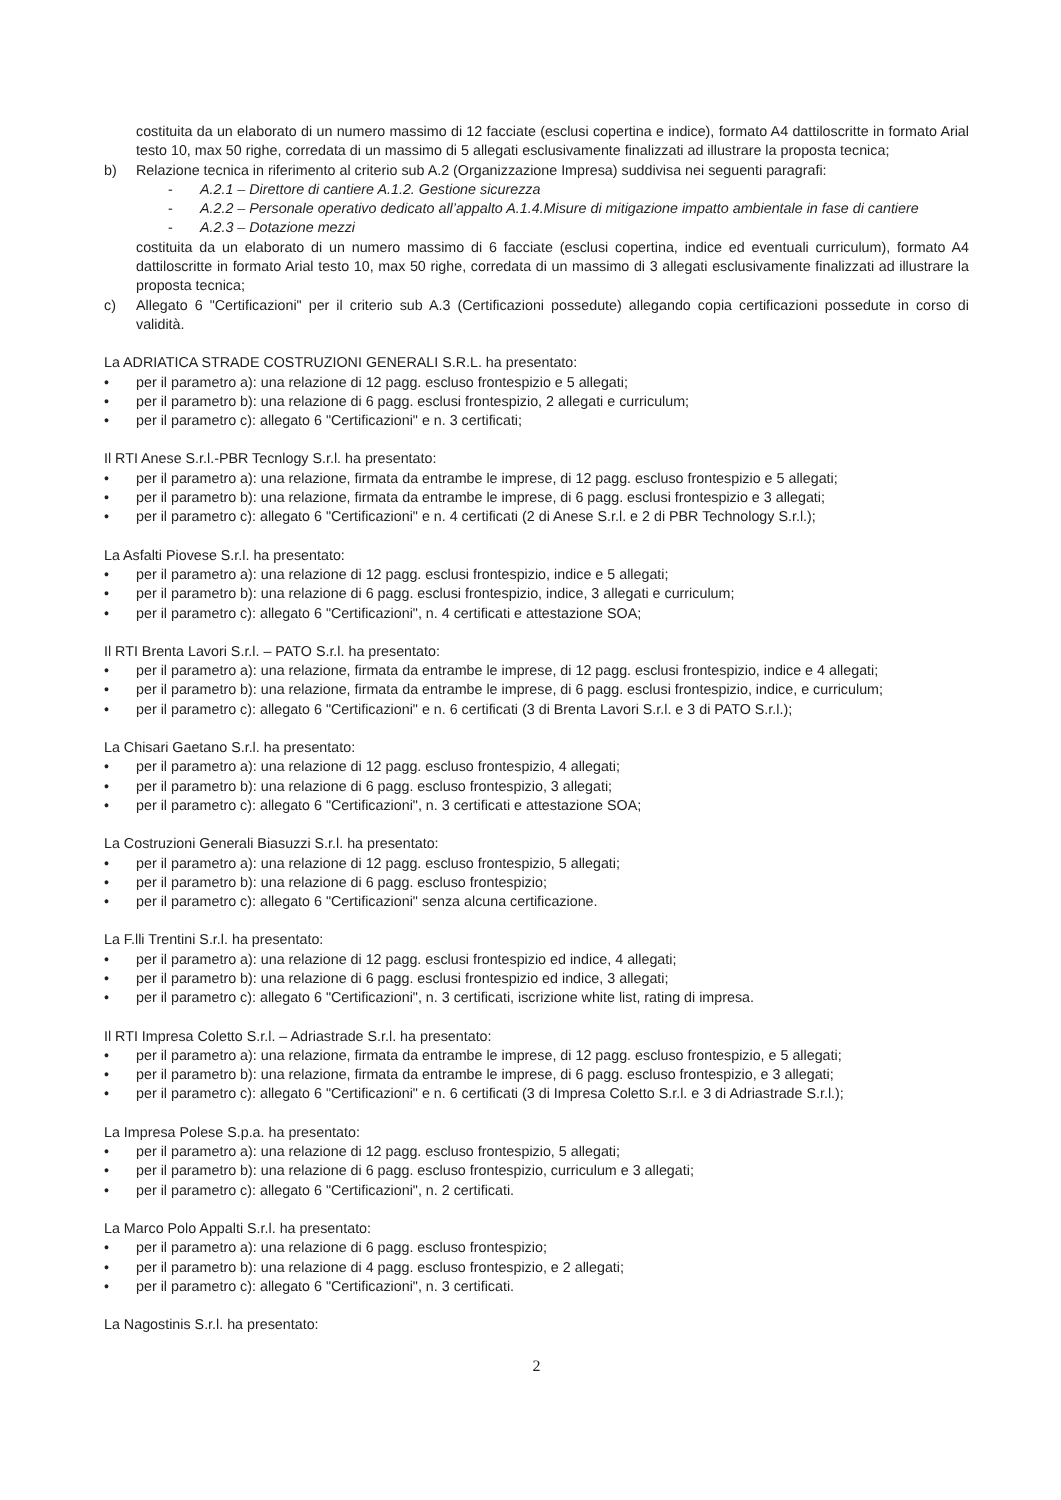costituita da un elaborato di un numero massimo di 12 facciate (esclusi copertina e indice), formato A4 dattiloscritte in formato Arial testo 10, max 50 righe, corredata di un massimo di 5 allegati esclusivamente finalizzati ad illustrare la proposta tecnica;
b) Relazione tecnica in riferimento al criterio sub A.2 (Organizzazione Impresa) suddivisa nei seguenti paragrafi:
- A.2.1 – Direttore di cantiere A.1.2. Gestione sicurezza
- A.2.2 – Personale operativo dedicato all’appalto A.1.4.Misure di mitigazione impatto ambientale in fase di cantiere
- A.2.3 – Dotazione mezzi
costituita da un elaborato di un numero massimo di 6 facciate (esclusi copertina, indice ed eventuali curriculum), formato A4 dattiloscritte in formato Arial testo 10, max 50 righe, corredata di un massimo di 3 allegati esclusivamente finalizzati ad illustrare la proposta tecnica;
c) Allegato 6 "Certificazioni" per il criterio sub A.3 (Certificazioni possedute) allegando copia certificazioni possedute in corso di validità.
La ADRIATICA STRADE COSTRUZIONI GENERALI S.R.L. ha presentato:
• per il parametro a): una relazione di 12 pagg. escluso frontespizio e 5 allegati;
• per il parametro b): una relazione di 6 pagg. esclusi frontespizio, 2 allegati e curriculum;
• per il parametro c): allegato 6 "Certificazioni" e n. 3 certificati;
Il RTI Anese S.r.l.-PBR Tecnlogy S.r.l. ha presentato:
• per il parametro a): una relazione, firmata da entrambe le imprese, di 12 pagg. escluso frontespizio e 5 allegati;
• per il parametro b): una relazione, firmata da entrambe le imprese, di 6 pagg. esclusi frontespizio e 3 allegati;
• per il parametro c): allegato 6 "Certificazioni" e n. 4 certificati (2 di Anese S.r.l. e 2 di PBR Technology S.r.l.);
La Asfalti Piovese S.r.l. ha presentato:
• per il parametro a): una relazione di 12 pagg. esclusi frontespizio, indice e 5 allegati;
• per il parametro b): una relazione di 6 pagg. esclusi frontespizio, indice, 3 allegati e curriculum;
• per il parametro c): allegato 6 "Certificazioni", n. 4 certificati e attestazione SOA;
Il RTI Brenta Lavori S.r.l. – PATO S.r.l. ha presentato:
• per il parametro a): una relazione, firmata da entrambe le imprese, di 12 pagg. esclusi frontespizio, indice e 4 allegati;
• per il parametro b): una relazione, firmata da entrambe le imprese, di 6 pagg. esclusi frontespizio, indice, e curriculum;
• per il parametro c): allegato 6 "Certificazioni" e n. 6 certificati (3 di Brenta Lavori S.r.l. e 3 di PATO S.r.l.);
La Chisari Gaetano S.r.l. ha presentato:
• per il parametro a): una relazione di 12 pagg. escluso frontespizio, 4 allegati;
• per il parametro b): una relazione di 6 pagg. escluso frontespizio, 3 allegati;
• per il parametro c): allegato 6 "Certificazioni", n. 3 certificati e attestazione SOA;
La Costruzioni Generali Biasuzzi S.r.l. ha presentato:
• per il parametro a): una relazione di 12 pagg. escluso frontespizio, 5 allegati;
• per il parametro b): una relazione di 6 pagg. escluso frontespizio;
• per il parametro c): allegato 6 "Certificazioni" senza alcuna certificazione.
La F.lli Trentini S.r.l. ha presentato:
• per il parametro a): una relazione di 12 pagg. esclusi frontespizio ed indice, 4 allegati;
• per il parametro b): una relazione di 6 pagg. esclusi frontespizio ed indice, 3 allegati;
• per il parametro c): allegato 6 "Certificazioni", n. 3 certificati, iscrizione white list, rating di impresa.
Il RTI Impresa Coletto S.r.l. – Adriastrade S.r.l. ha presentato:
• per il parametro a): una relazione, firmata da entrambe le imprese, di 12 pagg. escluso frontespizio, e 5 allegati;
• per il parametro b): una relazione, firmata da entrambe le imprese, di 6 pagg. escluso frontespizio, e 3 allegati;
• per il parametro c): allegato 6 "Certificazioni" e n. 6 certificati (3 di Impresa Coletto S.r.l. e 3 di Adriastrade S.r.l.);
La Impresa Polese S.p.a. ha presentato:
• per il parametro a): una relazione di 12 pagg. escluso frontespizio, 5 allegati;
• per il parametro b): una relazione di 6 pagg. escluso frontespizio, curriculum e 3 allegati;
• per il parametro c): allegato 6 "Certificazioni", n. 2 certificati.
La Marco Polo Appalti S.r.l. ha presentato:
• per il parametro a): una relazione di 6 pagg. escluso frontespizio;
• per il parametro b): una relazione di 4 pagg. escluso frontespizio, e 2 allegati;
• per il parametro c): allegato 6 "Certificazioni", n. 3 certificati.
La Nagostinis S.r.l. ha presentato:
2